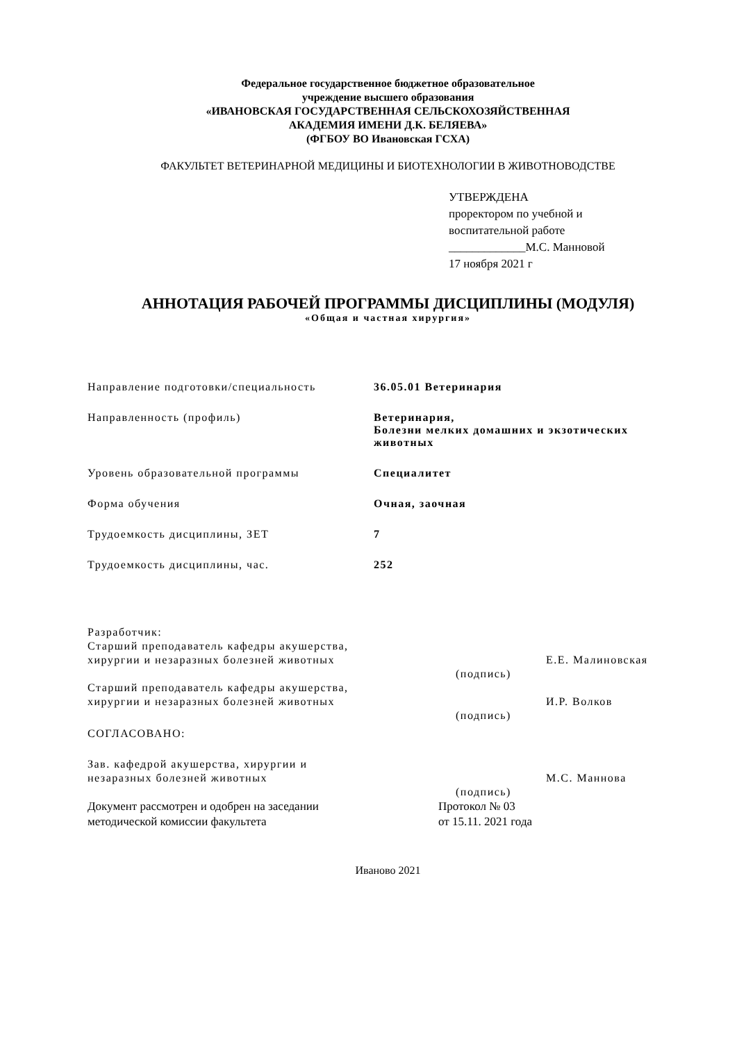Федеральное государственное бюджетное образовательное
учреждение высшего образования
«ИВАНОВСКАЯ ГОСУДАРСТВЕННАЯ СЕЛЬСКОХОЗЯЙСТВЕННАЯ
АКАДЕМИЯ ИМЕНИ Д.К. БЕЛЯЕВА»
(ФГБОУ ВО Ивановская ГСХА)
ФАКУЛЬТЕТ ВЕТЕРИНАРНОЙ МЕДИЦИНЫ И БИОТЕХНОЛОГИИ В ЖИВОТНОВОДСТВЕ
УТВЕРЖДЕНА
проректором по учебной и
воспитательной работе
_____________М.С. Манновой
17 ноября 2021 г
АННОТАЦИЯ РАБОЧЕЙ ПРОГРАММЫ ДИСЦИПЛИНЫ (МОДУЛЯ)
«Общая и частная хирургия»
Направление подготовки/специальность 36.05.01 Ветеринария
Направленность (профиль) Ветеринария,
Болезни мелких домашних и экзотических
животных
Уровень образовательной программы Специалитет
Форма обучения Очная, заочная
Трудоемкость дисциплины, ЗЕТ 7
Трудоемкость дисциплины, час. 252
Разработчик:
Старший преподаватель кафедры акушерства,
хирургии и незаразных болезней животных
Е.Е. Малиновская
(подпись)
Старший преподаватель кафедры акушерства,
хирургии и незаразных болезней животных
И.Р. Волков
(подпись)
СОГЛАСОВАНО:
Зав. кафедрой акушерства, хирургии и
незаразных болезней животных
М.С. Маннова
(подпись)
Документ рассмотрен и одобрен на заседании
методической комиссии факультета
Протокол № 03
от 15.11. 2021 года
Иваново 2021